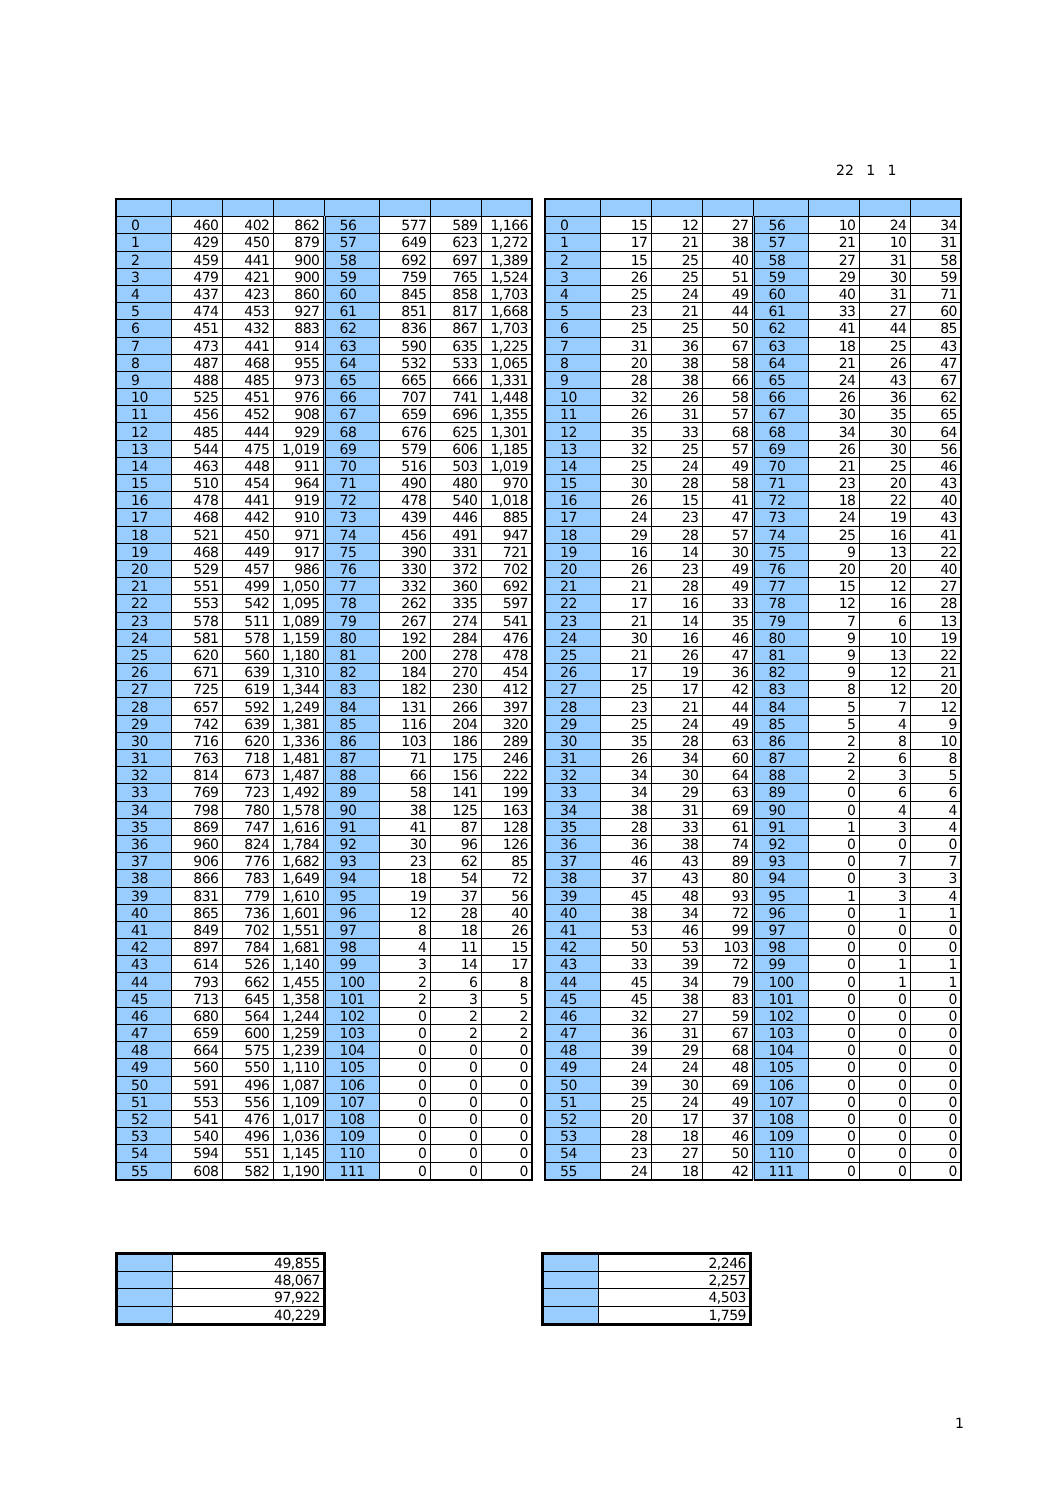22 1 1
| 0 | 460 | 402 | 862 | 56 | 577 | 589 | 1,166 |
| 1 | 429 | 450 | 879 | 57 | 649 | 623 | 1,272 |
| 2 | 459 | 441 | 900 | 58 | 692 | 697 | 1,389 |
| 3 | 479 | 421 | 900 | 59 | 759 | 765 | 1,524 |
| 4 | 437 | 423 | 860 | 60 | 845 | 858 | 1,703 |
| 5 | 474 | 453 | 927 | 61 | 851 | 817 | 1,668 |
| 6 | 451 | 432 | 883 | 62 | 836 | 867 | 1,703 |
| 7 | 473 | 441 | 914 | 63 | 590 | 635 | 1,225 |
| 8 | 487 | 468 | 955 | 64 | 532 | 533 | 1,065 |
| 9 | 488 | 485 | 973 | 65 | 665 | 666 | 1,331 |
| 10 | 525 | 451 | 976 | 66 | 707 | 741 | 1,448 |
| 11 | 456 | 452 | 908 | 67 | 659 | 696 | 1,355 |
| 12 | 485 | 444 | 929 | 68 | 676 | 625 | 1,301 |
| 13 | 544 | 475 | 1,019 | 69 | 579 | 606 | 1,185 |
| 14 | 463 | 448 | 911 | 70 | 516 | 503 | 1,019 |
| 15 | 510 | 454 | 964 | 71 | 490 | 480 | 970 |
| 16 | 478 | 441 | 919 | 72 | 478 | 540 | 1,018 |
| 17 | 468 | 442 | 910 | 73 | 439 | 446 | 885 |
| 18 | 521 | 450 | 971 | 74 | 456 | 491 | 947 |
| 19 | 468 | 449 | 917 | 75 | 390 | 331 | 721 |
| 20 | 529 | 457 | 986 | 76 | 330 | 372 | 702 |
| 21 | 551 | 499 | 1,050 | 77 | 332 | 360 | 692 |
| 22 | 553 | 542 | 1,095 | 78 | 262 | 335 | 597 |
| 23 | 578 | 511 | 1,089 | 79 | 267 | 274 | 541 |
| 24 | 581 | 578 | 1,159 | 80 | 192 | 284 | 476 |
| 25 | 620 | 560 | 1,180 | 81 | 200 | 278 | 478 |
| 26 | 671 | 639 | 1,310 | 82 | 184 | 270 | 454 |
| 27 | 725 | 619 | 1,344 | 83 | 182 | 230 | 412 |
| 28 | 657 | 592 | 1,249 | 84 | 131 | 266 | 397 |
| 29 | 742 | 639 | 1,381 | 85 | 116 | 204 | 320 |
| 30 | 716 | 620 | 1,336 | 86 | 103 | 186 | 289 |
| 31 | 763 | 718 | 1,481 | 87 | 71 | 175 | 246 |
| 32 | 814 | 673 | 1,487 | 88 | 66 | 156 | 222 |
| 33 | 769 | 723 | 1,492 | 89 | 58 | 141 | 199 |
| 34 | 798 | 780 | 1,578 | 90 | 38 | 125 | 163 |
| 35 | 869 | 747 | 1,616 | 91 | 41 | 87 | 128 |
| 36 | 960 | 824 | 1,784 | 92 | 30 | 96 | 126 |
| 37 | 906 | 776 | 1,682 | 93 | 23 | 62 | 85 |
| 38 | 866 | 783 | 1,649 | 94 | 18 | 54 | 72 |
| 39 | 831 | 779 | 1,610 | 95 | 19 | 37 | 56 |
| 40 | 865 | 736 | 1,601 | 96 | 12 | 28 | 40 |
| 41 | 849 | 702 | 1,551 | 97 | 8 | 18 | 26 |
| 42 | 897 | 784 | 1,681 | 98 | 4 | 11 | 15 |
| 43 | 614 | 526 | 1,140 | 99 | 3 | 14 | 17 |
| 44 | 793 | 662 | 1,455 | 100 | 2 | 6 | 8 |
| 45 | 713 | 645 | 1,358 | 101 | 2 | 3 | 5 |
| 46 | 680 | 564 | 1,244 | 102 | 0 | 2 | 2 |
| 47 | 659 | 600 | 1,259 | 103 | 0 | 2 | 2 |
| 48 | 664 | 575 | 1,239 | 104 | 0 | 0 | 0 |
| 49 | 560 | 550 | 1,110 | 105 | 0 | 0 | 0 |
| 50 | 591 | 496 | 1,087 | 106 | 0 | 0 | 0 |
| 51 | 553 | 556 | 1,109 | 107 | 0 | 0 | 0 |
| 52 | 541 | 476 | 1,017 | 108 | 0 | 0 | 0 |
| 53 | 540 | 496 | 1,036 | 109 | 0 | 0 | 0 |
| 54 | 594 | 551 | 1,145 | 110 | 0 | 0 | 0 |
| 55 | 608 | 582 | 1,190 | 111 | 0 | 0 | 0 |
| 0 | 15 | 12 | 27 | 56 | 10 | 24 | 34 |
| 1 | 17 | 21 | 38 | 57 | 21 | 10 | 31 |
| 2 | 15 | 25 | 40 | 58 | 27 | 31 | 58 |
| 3 | 26 | 25 | 51 | 59 | 29 | 30 | 59 |
| 4 | 25 | 24 | 49 | 60 | 40 | 31 | 71 |
| 5 | 23 | 21 | 44 | 61 | 33 | 27 | 60 |
| 6 | 25 | 25 | 50 | 62 | 41 | 44 | 85 |
| 7 | 31 | 36 | 67 | 63 | 18 | 25 | 43 |
| 8 | 20 | 38 | 58 | 64 | 21 | 26 | 47 |
| 9 | 28 | 38 | 66 | 65 | 24 | 43 | 67 |
| 10 | 32 | 26 | 58 | 66 | 26 | 36 | 62 |
| 11 | 26 | 31 | 57 | 67 | 30 | 35 | 65 |
| 12 | 35 | 33 | 68 | 68 | 34 | 30 | 64 |
| 13 | 32 | 25 | 57 | 69 | 26 | 30 | 56 |
| 14 | 25 | 24 | 49 | 70 | 21 | 25 | 46 |
| 15 | 30 | 28 | 58 | 71 | 23 | 20 | 43 |
| 16 | 26 | 15 | 41 | 72 | 18 | 22 | 40 |
| 17 | 24 | 23 | 47 | 73 | 24 | 19 | 43 |
| 18 | 29 | 28 | 57 | 74 | 25 | 16 | 41 |
| 19 | 16 | 14 | 30 | 75 | 9 | 13 | 22 |
| 20 | 26 | 23 | 49 | 76 | 20 | 20 | 40 |
| 21 | 21 | 28 | 49 | 77 | 15 | 12 | 27 |
| 22 | 17 | 16 | 33 | 78 | 12 | 16 | 28 |
| 23 | 21 | 14 | 35 | 79 | 7 | 6 | 13 |
| 24 | 30 | 16 | 46 | 80 | 9 | 10 | 19 |
| 25 | 21 | 26 | 47 | 81 | 9 | 13 | 22 |
| 26 | 17 | 19 | 36 | 82 | 9 | 12 | 21 |
| 27 | 25 | 17 | 42 | 83 | 8 | 12 | 20 |
| 28 | 23 | 21 | 44 | 84 | 5 | 7 | 12 |
| 29 | 25 | 24 | 49 | 85 | 5 | 4 | 9 |
| 30 | 35 | 28 | 63 | 86 | 2 | 8 | 10 |
| 31 | 26 | 34 | 60 | 87 | 2 | 6 | 8 |
| 32 | 34 | 30 | 64 | 88 | 2 | 3 | 5 |
| 33 | 34 | 29 | 63 | 89 | 0 | 6 | 6 |
| 34 | 38 | 31 | 69 | 90 | 0 | 4 | 4 |
| 35 | 28 | 33 | 61 | 91 | 1 | 3 | 4 |
| 36 | 36 | 38 | 74 | 92 | 0 | 0 | 0 |
| 37 | 46 | 43 | 89 | 93 | 0 | 7 | 7 |
| 38 | 37 | 43 | 80 | 94 | 0 | 3 | 3 |
| 39 | 45 | 48 | 93 | 95 | 1 | 3 | 4 |
| 40 | 38 | 34 | 72 | 96 | 0 | 1 | 1 |
| 41 | 53 | 46 | 99 | 97 | 0 | 0 | 0 |
| 42 | 50 | 53 | 103 | 98 | 0 | 0 | 0 |
| 43 | 33 | 39 | 72 | 99 | 0 | 1 | 1 |
| 44 | 45 | 34 | 79 | 100 | 0 | 1 | 1 |
| 45 | 45 | 38 | 83 | 101 | 0 | 0 | 0 |
| 46 | 32 | 27 | 59 | 102 | 0 | 0 | 0 |
| 47 | 36 | 31 | 67 | 103 | 0 | 0 | 0 |
| 48 | 39 | 29 | 68 | 104 | 0 | 0 | 0 |
| 49 | 24 | 24 | 48 | 105 | 0 | 0 | 0 |
| 50 | 39 | 30 | 69 | 106 | 0 | 0 | 0 |
| 51 | 25 | 24 | 49 | 107 | 0 | 0 | 0 |
| 52 | 20 | 17 | 37 | 108 | 0 | 0 | 0 |
| 53 | 28 | 18 | 46 | 109 | 0 | 0 | 0 |
| 54 | 23 | 27 | 50 | 110 | 0 | 0 | 0 |
| 55 | 24 | 18 | 42 | 111 | 0 | 0 | 0 |
| | 49,855 |
| | 48,067 |
| | 97,922 |
| | 40,229 |
| | 2,246 |
| | 2,257 |
| | 4,503 |
| | 1,759 |
1